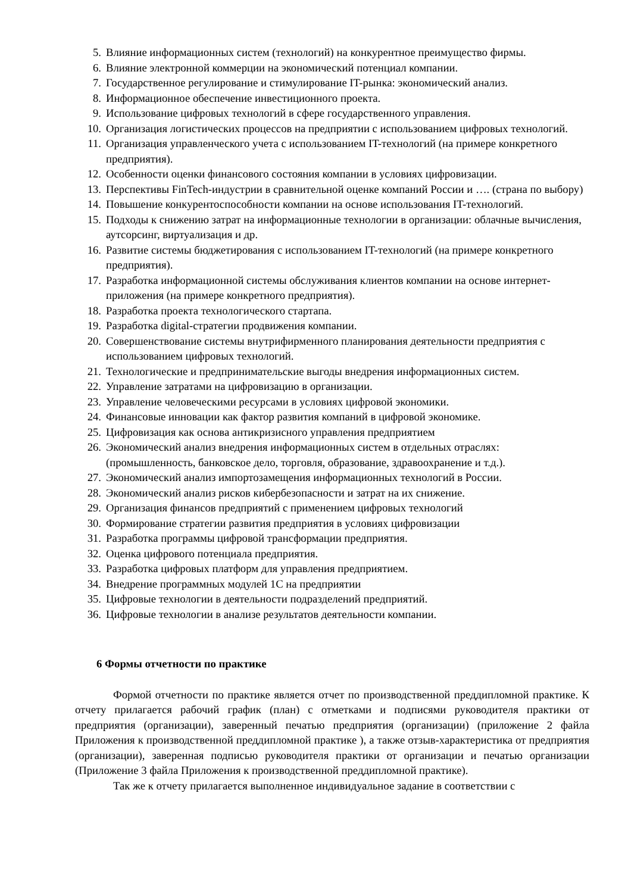5. Влияние информационных систем (технологий) на конкурентное преимущество фирмы.
6. Влияние электронной коммерции на экономический потенциал компании.
7. Государственное регулирование и стимулирование IT-рынка: экономический анализ.
8. Информационное обеспечение инвестиционного проекта.
9. Использование цифровых технологий в сфере государственного управления.
10. Организация логистических процессов на предприятии с использованием цифровых технологий.
11. Организация управленческого учета с использованием IT-технологий (на примере конкретного предприятия).
12. Особенности оценки финансового состояния компании в условиях цифровизации.
13. Перспективы FinTech-индустрии в сравнительной оценке компаний России и …. (страна по выбору)
14. Повышение конкурентоспособности компании на основе использования IT-технологий.
15. Подходы к снижению затрат на информационные технологии в организации: облачные вычисления, аутсорсинг, виртуализация и др.
16. Развитие системы бюджетирования с использованием IT-технологий (на примере конкретного предприятия).
17. Разработка информационной системы обслуживания клиентов компании на основе интернет-приложения (на примере конкретного предприятия).
18. Разработка проекта технологического стартапа.
19. Разработка digital-стратегии продвижения компании.
20. Совершенствование системы внутрифирменного планирования деятельности предприятия с использованием цифровых технологий.
21. Технологические и предпринимательские выгоды внедрения информационных систем.
22. Управление затратами на цифровизацию в организации.
23. Управление человеческими ресурсами в условиях цифровой экономики.
24. Финансовые инновации как фактор развития компаний в цифровой экономике.
25. Цифровизация как основа антикризисного управления предприятием
26. Экономический анализ внедрения информационных систем в отдельных отраслях: (промышленность, банковское дело, торговля, образование, здравоохранение и т.д.).
27. Экономический анализ импортозамещения информационных технологий в России.
28. Экономический анализ рисков кибербезопасности и затрат на их снижение.
29. Организация финансов предприятий с применением цифровых технологий
30. Формирование стратегии развития предприятия в условиях цифровизации
31. Разработка программы цифровой трансформации предприятия.
32. Оценка цифрового потенциала предприятия.
33. Разработка цифровых платформ для управления предприятием.
34. Внедрение программных модулей 1С на предприятии
35. Цифровые технологии в деятельности подразделений предприятий.
36. Цифровые технологии в анализе результатов деятельности компании.
6 Формы отчетности по практике
Формой отчетности по практике является отчет по производственной преддипломной практике. К отчету прилагается рабочий график (план) с отметками и подписями руководителя практики от предприятия (организации), заверенный печатью предприятия (организации) (приложение 2 файла Приложения к производственной преддипломной практике ), а также отзыв-характеристика от предприятия (организации), заверенная подписью руководителя практики от организации и печатью организации (Приложение 3 файла Приложения к производственной преддипломной практике).
Так же к отчету прилагается выполненное индивидуальное задание в соответствии с